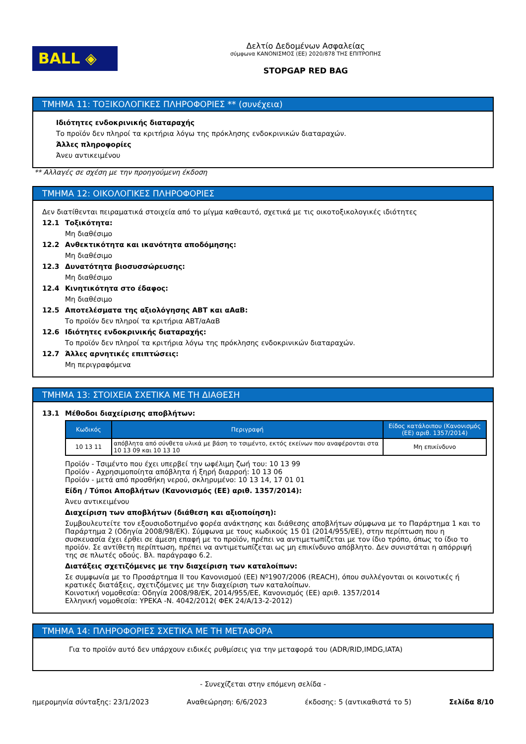BALL ◈
Δελτίο Δεδομένων Ασφαλείας
σύμφωνα ΚΑΝΟΝΙΣΜΟΣ (ΕΕ) 2020/878 ΤΗΣ ΕΠΙΤΡΟΠΗΣ
STOPGAP RED BAG
ΤΜΗΜΑ 11: ΤΟΞΙΚΟΛΟΓΙΚΕΣ ΠΛΗΡΟΦΟΡΙΕΣ ** (συνέχεια)
Ιδιότητες ενδοκρινικής διαταραχής
Το προϊόν δεν πληροί τα κριτήρια λόγω της πρόκλησης ενδοκρινικών διαταραχών.
Άλλες πληροφορίες
Άνευ αντικειμένου
** Αλλαγές σε σχέση με την προηγούμενη έκδοση
ΤΜΗΜΑ 12: ΟΙΚΟΛΟΓΙΚΕΣ ΠΛΗΡΟΦΟΡΙΕΣ
Δεν διατίθενται πειραματικά στοιχεία από το μίγμα καθεαυτό, σχετικά με τις οικοτοξικολογικές ιδιότητες
12.1 Τοξικότητα:
Μη διαθέσιμο
12.2 Ανθεκτικότητα και ικανότητα αποδόμησης:
Μη διαθέσιμο
12.3 Δυνατότητα βιοσυσσώρευσης:
Μη διαθέσιμο
12.4 Κινητικότητα στο έδαφος:
Μη διαθέσιμο
12.5 Αποτελέσματα της αξιολόγησης ΑΒΤ και αΑαΒ:
Το προϊόν δεν πληροί τα κριτήρια ΑΒΤ/αΑαΒ
12.6 Ιδιότητες ενδοκρινικής διαταραχής:
Το προϊόν δεν πληροί τα κριτήρια λόγω της πρόκλησης ενδοκρινικών διαταραχών.
12.7 Άλλες αρνητικές επιπτώσεις:
Μη περιγραφόμενα
ΤΜΗΜΑ 13: ΣΤΟΙΧΕΙΑ ΣΧΕΤΙΚΑ ΜΕ ΤΗ ΔΙΑΘΕΣΗ
13.1 Μέθοδοι διαχείρισης αποβλήτων:
| Κωδικός | Περιγραφή | Είδος κατάλοιπου (Κανονισμός (ΕΕ) αριθ. 1357/2014) |
| --- | --- | --- |
| 10 13 11 | απόβλητα από σύνθετα υλικά με βάση το τσιμέντο, εκτός εκείνων που αναφέρονται στα 10 13 09 και 10 13 10 | Μη επικίνδυνο |
Προϊόν - Τσιμέντο που έχει υπερβεί την ωφέλιμη ζωή του: 10 13 99
Προϊόν - Αχρησιμοποίητα απόβλητα ή ξηρή διαρροή: 10 13 06
Προϊόν - μετά από προσθήκη νερού, σκληρυμένο: 10 13 14, 17 01 01
Είδη / Τύποι Αποβλήτων (Κανονισμός (ΕΕ) αριθ. 1357/2014):
Άνευ αντικειμένου
Διαχείριση των αποβλήτων (διάθεση και αξιοποίηση):
Συμβουλευτείτε τον εξουσιοδοτημένο φορέα ανάκτησης και διάθεσης αποβλήτων σύμφωνα με το Παράρτημα 1 και το Παράρτημα 2 (Οδηγία 2008/98/ΕΚ). Σύμφωνα με τους κωδικούς 15 01 (2014/955/ΕΕ), στην περίπτωση που η συσκευασία έχει έρθει σε άμεση επαφή με το προϊόν, πρέπει να αντιμετωπίζεται με τον ίδιο τρόπο, όπως το ίδιο το προϊόν. Σε αντίθετη περίπτωση, πρέπει να αντιμετωπίζεται ως μη επικίνδυνο απόβλητο. Δεν συνιστάται η απόρριψή της σε πλωτές οδούς. Βλ. παράγραφο 6.2.
Διατάξεις σχετιζόμενες με την διαχείριση των καταλοίπων:
Σε συμφωνία με το Προσάρτημα II του Κανονισμού (ΕΕ) Nº1907/2006 (REACH), όπου συλλέγονται οι κοινοτικές ή κρατικές διατάξεις, σχετιζόμενες με την διαχείριση των καταλοίπων.
Κοινοτική νομοθεσία: Οδηγία 2008/98/ΕΚ, 2014/955/ΕΕ, Κανονισμός (ΕΕ) αριθ. 1357/2014
Ελληνική νομοθεσία: ΥΡΕΚΑ -Ν. 4042/2012( ΦΕΚ 24/Α/13-2-2012)
ΤΜΗΜΑ 14: ΠΛΗΡΟΦΟΡΙΕΣ ΣΧΕΤΙΚΑ ΜΕ ΤΗ ΜΕΤΑΦΟΡΑ
Για το προϊόν αυτό δεν υπάρχουν ειδικές ρυθμίσεις για την μεταφορά του (ADR/RID,IMDG,IATA)
- Συνεχίζεται στην επόμενη σελίδα -
ημερομηνία σύνταξης: 23/1/2023 Αναθεώρηση: 6/6/2023 έκδοσης: 5 (αντικαθιστά το 5) Σελίδα 8/10